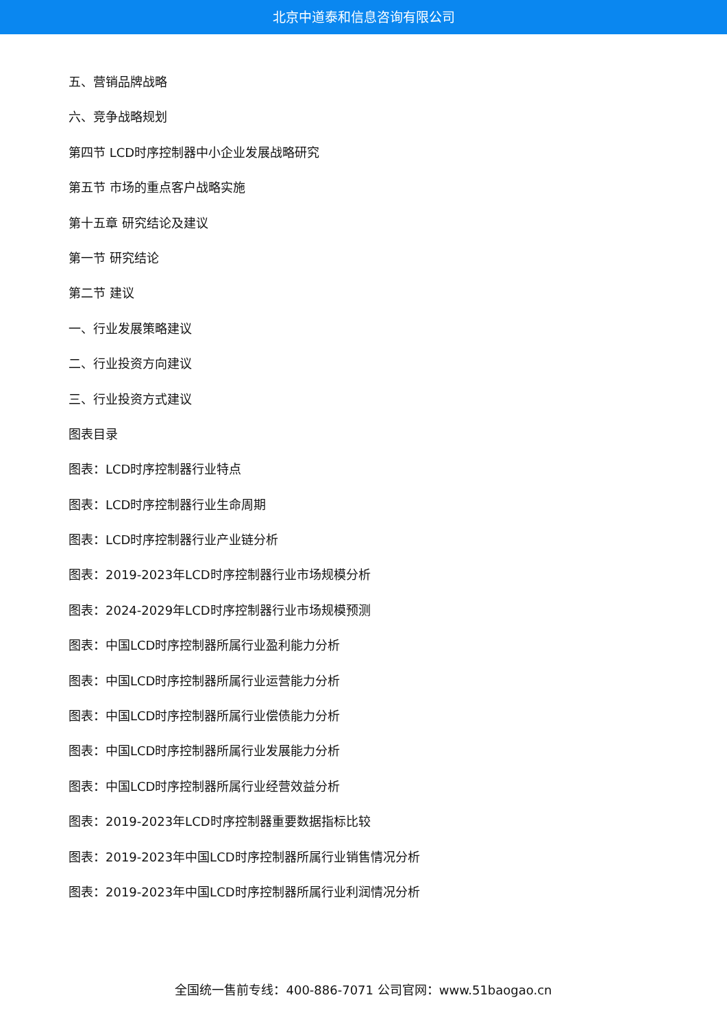北京中道泰和信息咨询有限公司
五、营销品牌战略
六、竞争战略规划
第四节 LCD时序控制器中小企业发展战略研究
第五节 市场的重点客户战略实施
第十五章 研究结论及建议
第一节 研究结论
第二节 建议
一、行业发展策略建议
二、行业投资方向建议
三、行业投资方式建议
图表目录
图表：LCD时序控制器行业特点
图表：LCD时序控制器行业生命周期
图表：LCD时序控制器行业产业链分析
图表：2019-2023年LCD时序控制器行业市场规模分析
图表：2024-2029年LCD时序控制器行业市场规模预测
图表：中国LCD时序控制器所属行业盈利能力分析
图表：中国LCD时序控制器所属行业运营能力分析
图表：中国LCD时序控制器所属行业偿债能力分析
图表：中国LCD时序控制器所属行业发展能力分析
图表：中国LCD时序控制器所属行业经营效益分析
图表：2019-2023年LCD时序控制器重要数据指标比较
图表：2019-2023年中国LCD时序控制器所属行业销售情况分析
图表：2019-2023年中国LCD时序控制器所属行业利润情况分析
全国统一售前专线：400-886-7071 公司官网：www.51baogao.cn